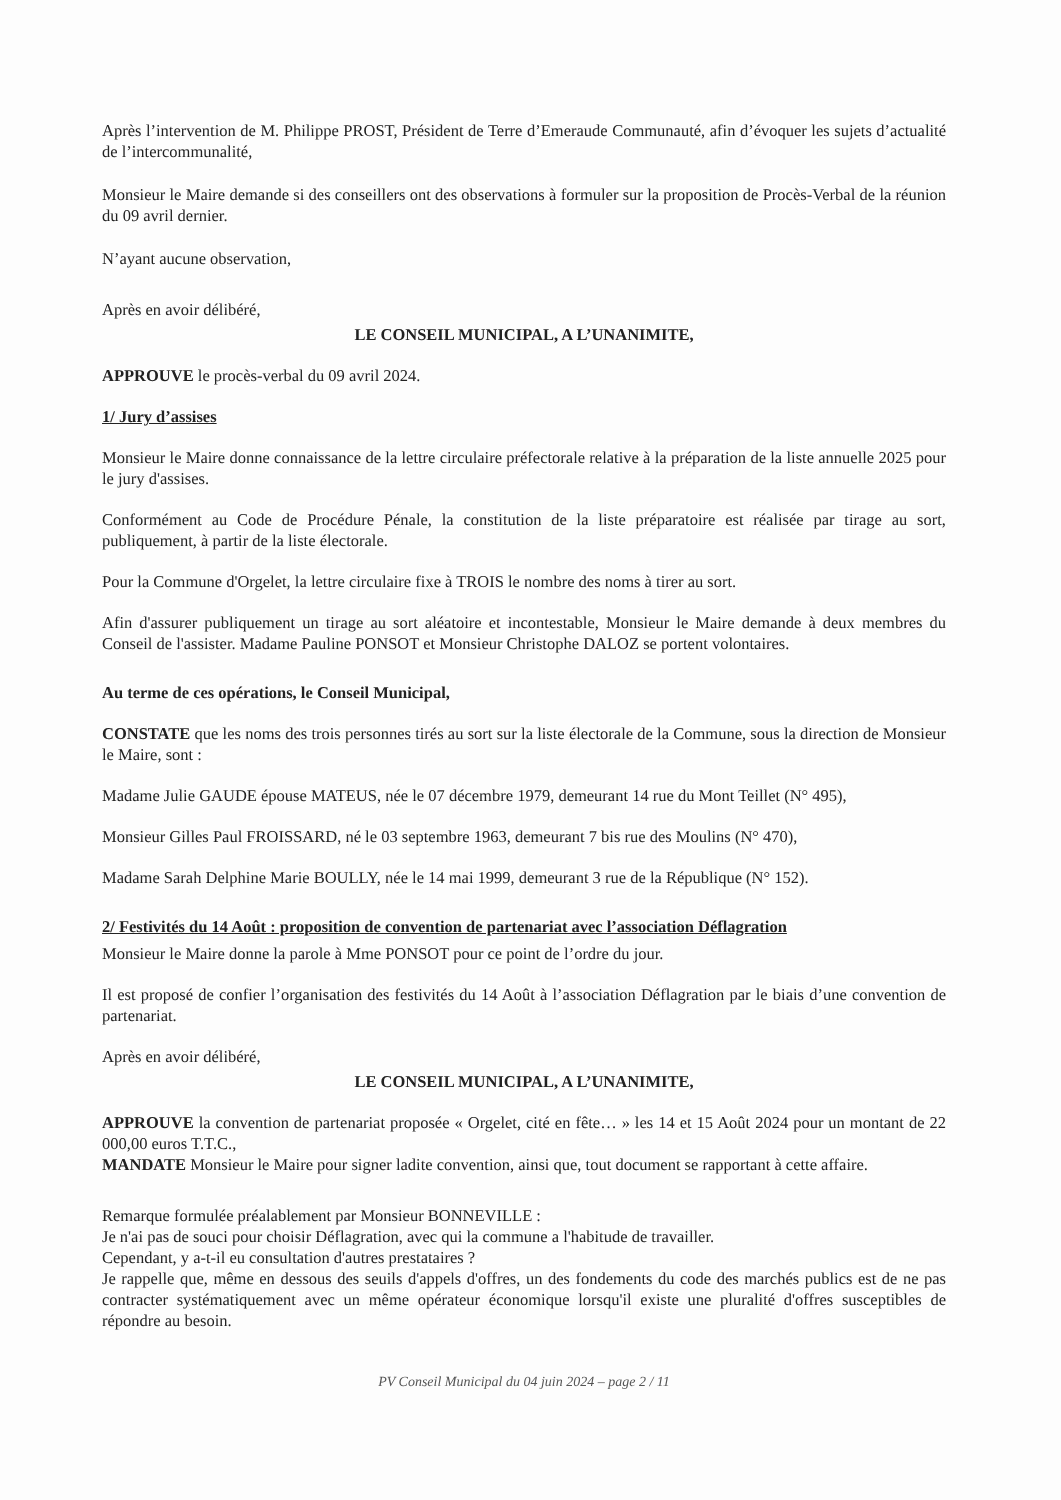Après l’intervention de M. Philippe PROST, Président de Terre d’Emeraude Communauté, afin d’évoquer les sujets d’actualité de l’intercommunalité,
Monsieur le Maire demande si des conseillers ont des observations à formuler sur la proposition de Procès-Verbal de la réunion du 09 avril dernier.
N’ayant aucune observation,
Après en avoir délibéré,
LE CONSEIL MUNICIPAL, A L’UNANIMITE,
APPROUVE le procès-verbal du 09 avril 2024.
1/ Jury d’assises
Monsieur le Maire donne connaissance de la lettre circulaire préfectorale relative à la préparation de la liste annuelle 2025 pour le jury d'assises.
Conformément au Code de Procédure Pénale, la constitution de la liste préparatoire est réalisée par tirage au sort, publiquement, à partir de la liste électorale.
Pour la Commune d'Orgelet, la lettre circulaire fixe à TROIS le nombre des noms à tirer au sort.
Afin d'assurer publiquement un tirage au sort aléatoire et incontestable, Monsieur le Maire demande à deux membres du Conseil de l'assister. Madame Pauline PONSOT et Monsieur Christophe DALOZ se portent volontaires.
Au terme de ces opérations, le Conseil Municipal,
CONSTATE que les noms des trois personnes tirés au sort sur la liste électorale de la Commune, sous la direction de Monsieur le Maire, sont :
Madame Julie GAUDE épouse MATEUS, née le 07 décembre 1979, demeurant 14 rue du Mont Teillet (N° 495),
Monsieur Gilles Paul FROISSARD, né le 03 septembre 1963, demeurant 7 bis rue des Moulins (N° 470),
Madame Sarah Delphine Marie BOULLY, née le 14 mai 1999, demeurant 3 rue de la République (N° 152).
2/ Festivités du 14 Août : proposition de convention de partenariat avec l’association Déflagration
Monsieur le Maire donne la parole à Mme PONSOT pour ce point de l’ordre du jour.
Il est proposé de confier l’organisation des festivités du 14 Août à l’association Déflagration par le biais d’une convention de partenariat.
Après en avoir délibéré,
LE CONSEIL MUNICIPAL, A L’UNANIMITE,
APPROUVE la convention de partenariat proposée « Orgelet, cité en fête… » les 14 et 15 Août 2024 pour un montant de 22 000,00 euros T.T.C.,
MANDATE Monsieur le Maire pour signer ladite convention, ainsi que, tout document se rapportant à cette affaire.
Remarque formulée préalablement par Monsieur BONNEVILLE :
Je n'ai pas de souci pour choisir Déflagration, avec qui la commune a l'habitude de travailler.
Cependant, y a-t-il eu consultation d'autres prestataires ?
Je rappelle que, même en dessous des seuils d'appels d'offres, un des fondements du code des marchés publics est de ne pas contracter systématiquement avec un même opérateur économique lorsqu'il existe une pluralité d'offres susceptibles de répondre au besoin.
PV Conseil Municipal du 04 juin 2024 – page 2 / 11